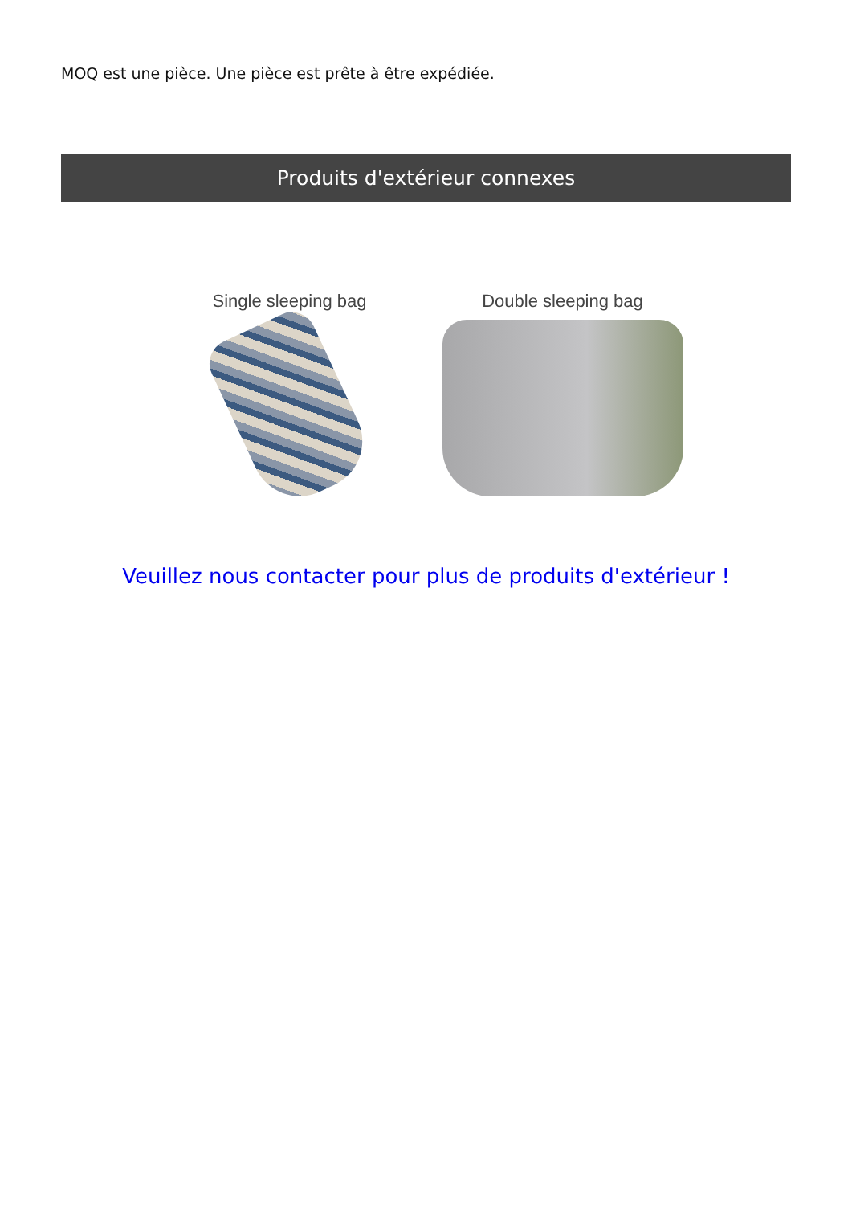MOQ est une pièce. Une pièce est prête à être expédiée.
Produits d'extérieur connexes
Single sleeping bag Double sleeping bag
Veuillez nous contacter pour plus de produits d'extérieur !